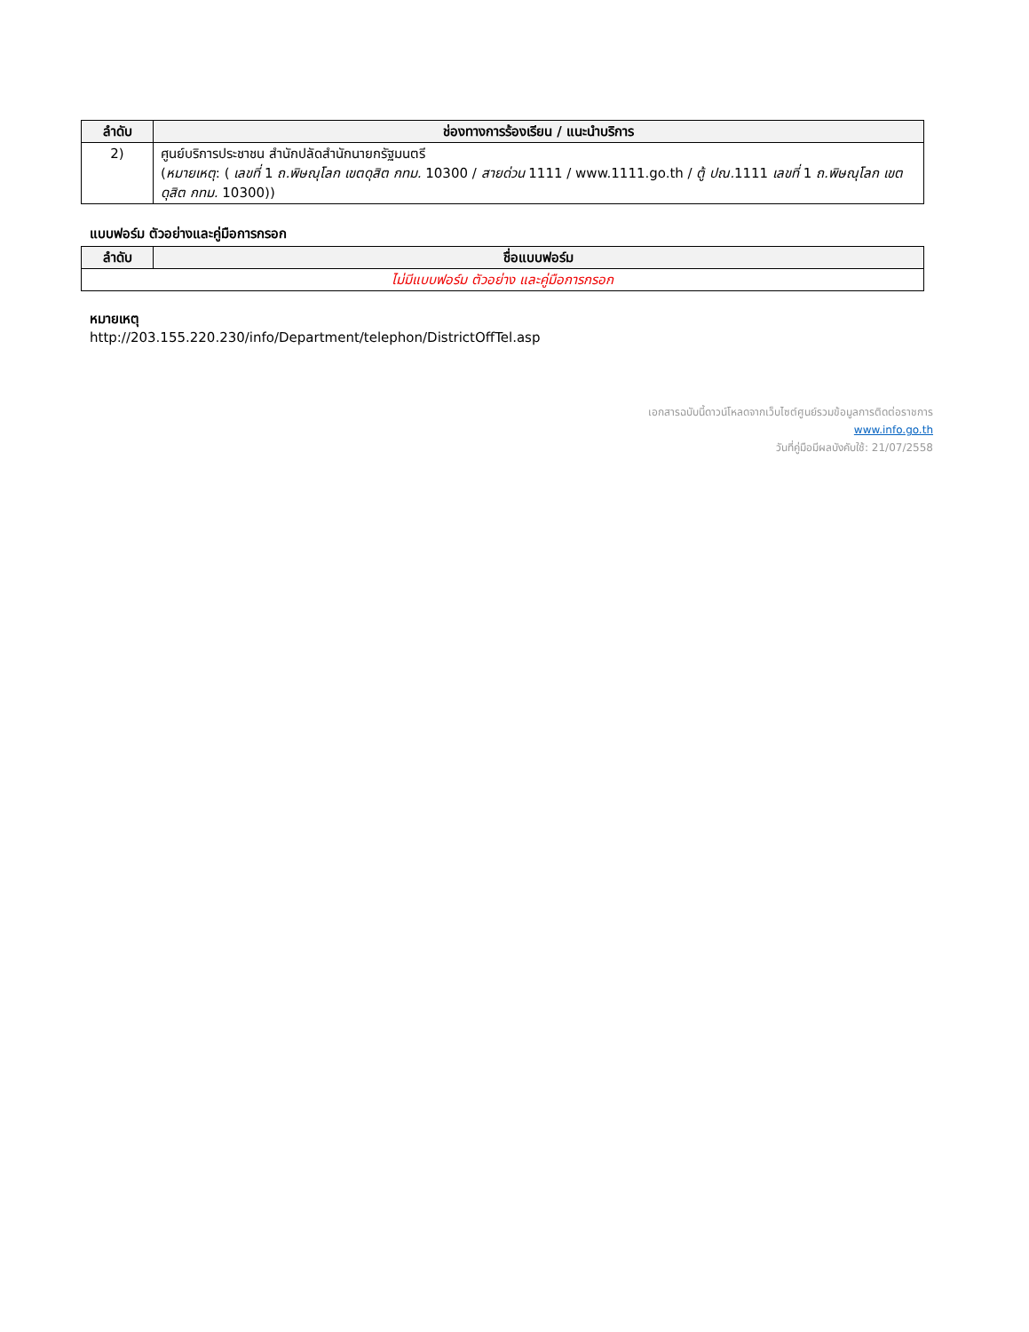| ลำดับ | ช่องทางการร้องเรียน / แนะนำบริการ |
| --- | --- |
| 2) | ศูนย์บริการประชาชน สำนักปลัดสำนักนายกรัฐมนตรี ( หมายเหตุ : ( เลขที่ 1 ถ.พิษณุโลก เขตดุสิต กทม. 10300 / สายด่วน 1111 / www.1111.go.th / ตู้ ปณ. 1111 เลขที่ 1 ถ.พิษณุโลก เขตดุสิต กทม. 10300)) |
แบบฟอร์ม ตัวอย่างและคู่มือการกรอก
| ลำดับ | ชื่อแบบฟอร์ม |
| --- | --- |
| ไม่มีแบบฟอร์ม ตัวอย่าง และคู่มือการกรอก | |
หมายเหตุ
http://203.155.220.230/info/Department/telephon/DistrictOffTel.asp
เอกสารฉบับนี้ดาวน์โหลดจากเว็บไซต์ศูนย์รวมข้อมูลการติดต่อราชการ
www.info.go.th
วันที่คู่มือมีผลบังคับใช้: 21/07/2558